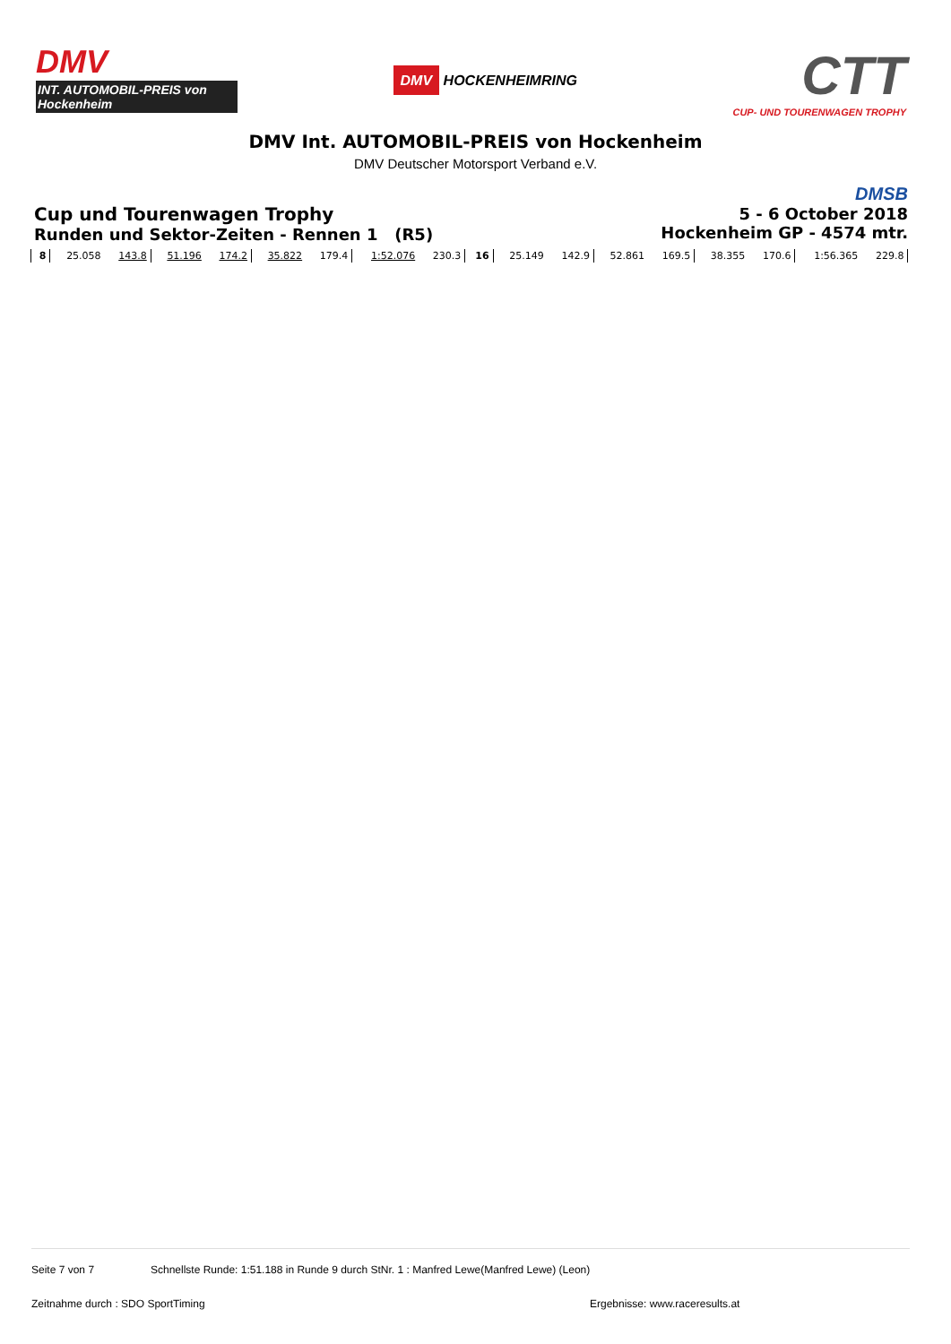DMV
INT. AUTOMOBIL-PREIS von Hockenheim
DMV HOCKENHEIMRING
CTT
CUP- UND TOURENWAGEN TROPHY
DMV Int. AUTOMOBIL-PREIS von Hockenheim
DMV Deutscher Motorsport Verband e.V.
Cup und Tourenwagen Trophy
Runden und Sektor-Zeiten - Rennen 1 (R5)
DMSB
5 - 6 October 2018
Hockenheim GP - 4574 mtr.
| 8 | 25.058 | 143.8 | 51.196 | 174.2 | 35.822 | 179.4 | 1:52.076 | 230.3 | 16 | 25.149 | 142.9 | 52.861 | 169.5 | 38.355 | 170.6 | 1:56.365 | 229.8 | |
Seite 7 von 7 Schnellste Runde: 1:51.188 in Runde 9 durch StNr. 1 : Manfred Lewe(Manfred Lewe) (Leon)
Zeitnahme durch : SDO SportTiming Ergebnisse: www.raceresults.at